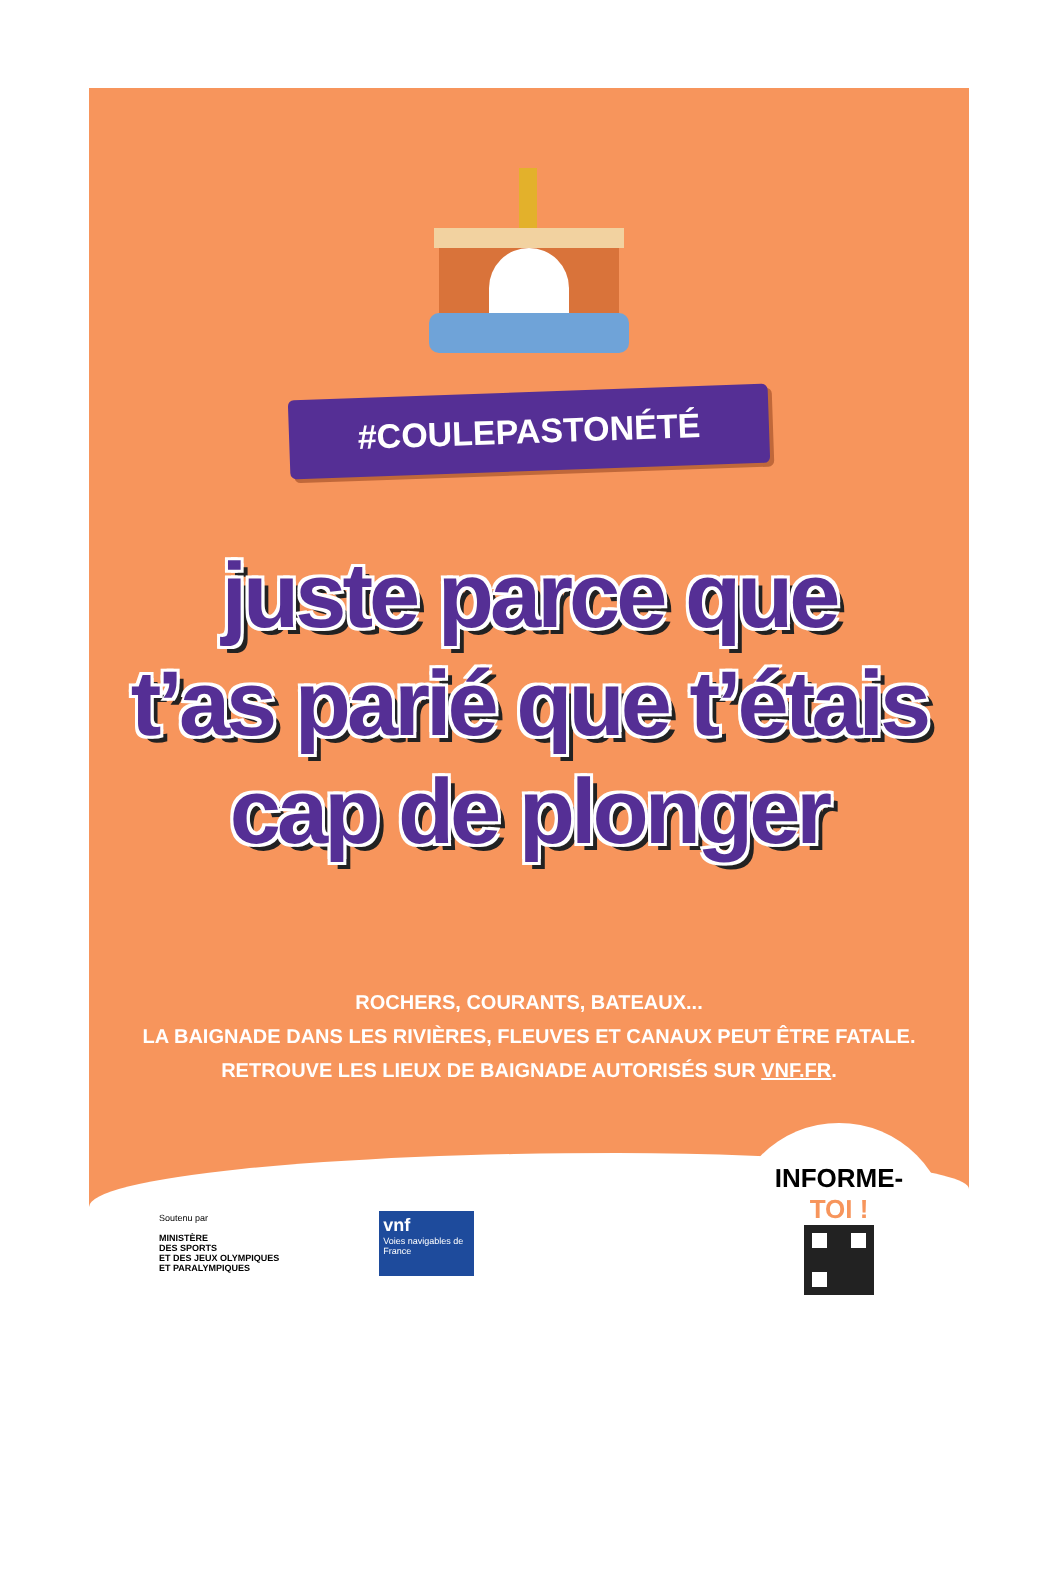#COULEPASTONÉTÉ
juste parce que
t’as parié que t’étais
cap de plonger
ROCHERS, COURANTS, BATEAUX...
LA BAIGNADE DANS LES RIVIÈRES, FLEUVES ET CANAUX PEUT ÊTRE FATALE.
RETROUVE LES LIEUX DE BAIGNADE AUTORISÉS SUR VNF.FR.
Soutenu par
MINISTÈRE
DES SPORTS
ET DES JEUX OLYMPIQUES
ET PARALYMPIQUES
vnf
Voies navigables de France
INFORME-
TOI !